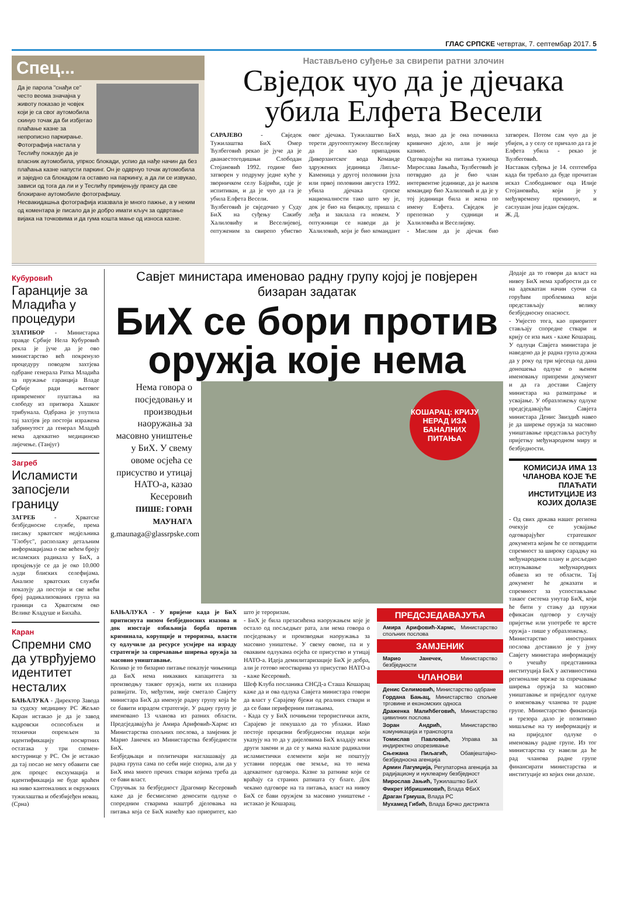ГЛАС СРПСКЕ четвртак, 7. септембар 2017. 5
Спец...
Да је парола "снађи се" често веома значајна у животу показао је човјек који је са свог аутомобила скинуо точак да би избјегао плаћање казне за непрописно паркирање. Фотографија настала у Теслићу показује да је власник аутомобила, упркос блокади, успио да нађе начин да без плаћања казне напусти паркинг. Он је одврнуо точак аутомобила и заједно са блокадом га оставио на паркингу, а да ли се извукао, зависи од тога да ли и у Теслићу примјењују праксу да све блокиране аутомобиле фотографишу.
Несвакидашња фотографија изазвала је много пажње, а у неким од коментара је писало да је добро имати кључ за одвртање вијака на точковима и да гума кошта мање од износа казне.
Настављено суђење за свирепи ратни злочин
Свједок чуо да је дјечака убила Елфета Весели
САРАЈЕВО - Свједок Тужилаштва БиХ Омер Ћулбеговић рекао је јуче да је дванаестогодишњи Слободан Стојановић 1992. године био затворен у подруму једне куће у зворничком селу Бајрићи, гдје је испитиван, и да је чуо да га је убила Елфета Весели.
Ћулбеговић је свједочио у Суду БиХ на суђењу Сакибу Халиловићу и Веселијевој, оптуженим за свирепо убиство овог дјечака. Тужилаштво БиХ терети другооптужену Веселијеву да је као припадник Диверзантског вода Команде здружених јединица Липље-Каменица у другој половини јула или првој половини августа 1992. убила дјечака српске националности тако што му је, док је био на бициклу, пришла с леђа и заклала га ножем. У оптужници се наводи да је Халиловић, који је био командант вода, знао да је она починила кривично дјело, али је није казнио.
Одговарајући на питања тужиоца Мирослава Јањића, Ћулбеговић је потврдио да је био члан интервентне јединице, да је њихов командир био Халиловић и да је у тој јединици била и жена по имену Елфета. Свједок је препознао у судници и Халиловића и Веселијеву.
- Мислим да је дјечак био затворен. Потом сам чуо да је убијен, а у селу се причало да га је Елфета убила - рекао је Ћулбеговић.
Наставак суђења је 14. септембра када би требало да буде прочитан исказ Слободановог оца Илије Стојановића, који је у међувремену преминуо, и саслушан још један свједок.
Ж. Д.
Кубуровић
Гаранције за Младића у процедури
ЗЛАТИБОР - Министарка правде Србије Нела Кубуровић рекла је јуче да је ово министарство већ покренуло процедуру поводом захтјева одбране генерала Ратка Младића за пружање гаранција Владе Србије ради његовог привременог пуштања на слободу из притвора Хашког трибунала. Одбрана је упутила тај захтјев јер постоји изражена забринутост да генерал Младић нема адекватно медицинско лијечење. (Танјуг)
Загреб
Исламисти запосјели границу
ЗАГРЕБ - Хрватске безбједносне службе, према писању хрватског недјељника "Глобус", располажу детаљним информацијама о све већем броју исламских радикала у БиХ, а процјењује се да је око 10.000 људи блиских селефијама. Анализе хрватских служби показују да постоји и све већи број радикализованих група на граници са Хрватском око Велике Кладуше и Бихаћа.
Каран
Спремни смо да утврђујемо идентитет несталих
БАЊАЛУКА - Директор Завода за судску медицину РС Жељко Каран истакао је да је завод кадровски оспособљен и технички опремљен за идентификацију посмртних остатака у три спомен-костурнице у РС. Он је истакао да тај посао не могу обавити све док процес ексхумација и идентификација не буде враћен на ниво кантоналних и окружних тужилаштва и обезбијеђен новац. (Срна)
Савјет министара именовао радну групу којој је повјерен бизаран задатак
БиХ се бори против оружја које нема
Нема говора о посједовању и производњи наоружања за масовно уништење у БиХ. У свему овоме осјећа се присуство и утицај НАТО-а, казао Кесеровић
ПИШЕ: ГОРАН МАУНАГА
g.maunaga@glassrpske.com
КОШАРАЦ: КРИЈУ НЕРАД ИЗА БАНАЛНИХ ПИТАЊА
БАЊАЛУКА - У вријеме када је БиХ притиснута низом безбједносних изазова и док изостаје озбиљнија борба против криминала, корупције и тероризма, власти су одлучиле да ресурсе усмјере на израду стратегије за спречавање ширења оружја за масовно уништавање.
Колико је то бизарно питање показује чињеница да БиХ нема никаквих капацитета за производњу таквог оружја, нити их планира развијати. То, међутим, није сметало Савјету министара БиХ да именује радну групу која ће се бавити израдом стратегије. У радну групу је именовано 13 чланова из разних области. Предсједавајућа је Амира Арифовић-Хармс из Министарства спољних послова, а замјеник је Марио Јанечек из Министарства безбједности БиХ.
Безбједњаци и политичари наглашавају да радна група сама по себи није спорна, али да у БиХ има много пречих ствари којима треба да се бави власт.
Стручњак за безбједност Драгомир Кесеровић каже да је бесмислено доносити одлуке о споредним стварима наштрб дјеловања на питања која се БиХ намећу као приоритет, као што је тероризам.
- БиХ је била презасићена наоружањем које је остало од посљедњег рата, али нема говора о посједовању и производњи наоружања за масовно уништење. У свему овоме, па и у оваквим одлукама осјећа се присуство и утицај НАТО-а. Идеја демилитаризације БиХ је добра, али је готово неостварива уз присуство НАТО-а - каже Кесеровић.
Шеф Клуба посланика СНСД-а Сташа Кошарац каже да и ова одлука Савјета министара говори да власт у Сарајеву бјежи од реалних ствари и да се бави периферним питањима.
- Када су у БиХ почињени терористички акти, Сарајево је покушало да то ублажи. Иако постоје прецизни безбједносни подаци који указују на то да у дијеловима БиХ владају неки други закони и да се у њима налазе радикални исламистички елементи који не поштују уставни поредак ове земље, на то нема адекватног одговора. Казне за ратнике који се враћају са страних ратишта су благе. Док чекамо одговоре на та питања, власт на нивоу БиХ се бави оружјем за масовно уништење - истакао је Кошарац.
ПРЕДСЈЕДАВАЈУЋА
Амира Арифовић-Хармс, Министарство спољних послова
ЗАМЈЕНИК
Марио Јанечек, Министарство безбједности
ЧЛАНОВИ
Денис Селимовић, Министарство одбране
Гордана Бањац, Министарство спољне трговине и економских односа
Драженка Малићбеговић, Министарство цивилних послова
Зоран Андрић, Министарство комуникација и транспорта
Томислав Павловић, Управа за индиректно опорезивање
Сњежана Пиљагић, Обавјештајно-безбједносна агенција
Армин Лагумџија, Регулаторна агенција за радијациону и нуклеарну безбједност
Мирослав Јањић, Тужилаштво БиХ
Фикрет Ибришимовић, Влада ФБиХ
Драган Грмуша, Влада РС
Мухамед Гибић, Влада Брчко дистрикта
Додаје да то говори да власт на нивоу БиХ нема храбрости да се на адекватан начин суочи са горућим проблемима који представљају велику безбједносну опасност.
- Умјесто тога, као приоритет стављају споредне ствари и крију се иза њих - каже Кошарац.
У одлуци Савјета министара је наведено да је радна група дужна да у року од три мјесеца од дана доношења одлуке о њеном именовању припреми документ и да га достави Савјету министара на разматрање и усвајање. У образложењу одлуке предсједавајући Савјета министара Денис Звиздић навео је да ширење оружја за масовно уништавање представља растућу пријетњу међународном миру и безбједности.
КОМИСИЈА ИМА 13 ЧЛАНОВА КОЈЕ ЋЕ ПЛАЋАТИ ИНСТИТУЦИЈЕ ИЗ КОЈИХ ДОЛАЗЕ
- Од свих држава нашег региона очекује се усвајање одговарајућег стратешког документа којим ће се потврдити спремност за широку сарадњу на међународном плану и досљедно испуњавање међународних обавеза из те области. Тај документ ће доказати и спремност за успостављање таквог система унутар БиХ, који ће бити у стању да пружи ефикасан одговор у случају пријетње или употребе те врсте оружја - пише у образложењу.
Министарство иностраних послова доставило је у јуну Савјету министара информацију о учешћу представника институција БиХ у активностима регионалне мреже за спречавање ширења оружја за масовно уништавање и приједлог одлуке о именовању чланова те радне групе. Министарство финансија и трезора дало је позитивно мишљење на ту информацију и на приједлог одлуке о именовању радне групе. Из тог министарства су навели да ће рад чланова радне групе финансирати министарства и институције из којих они долазе.